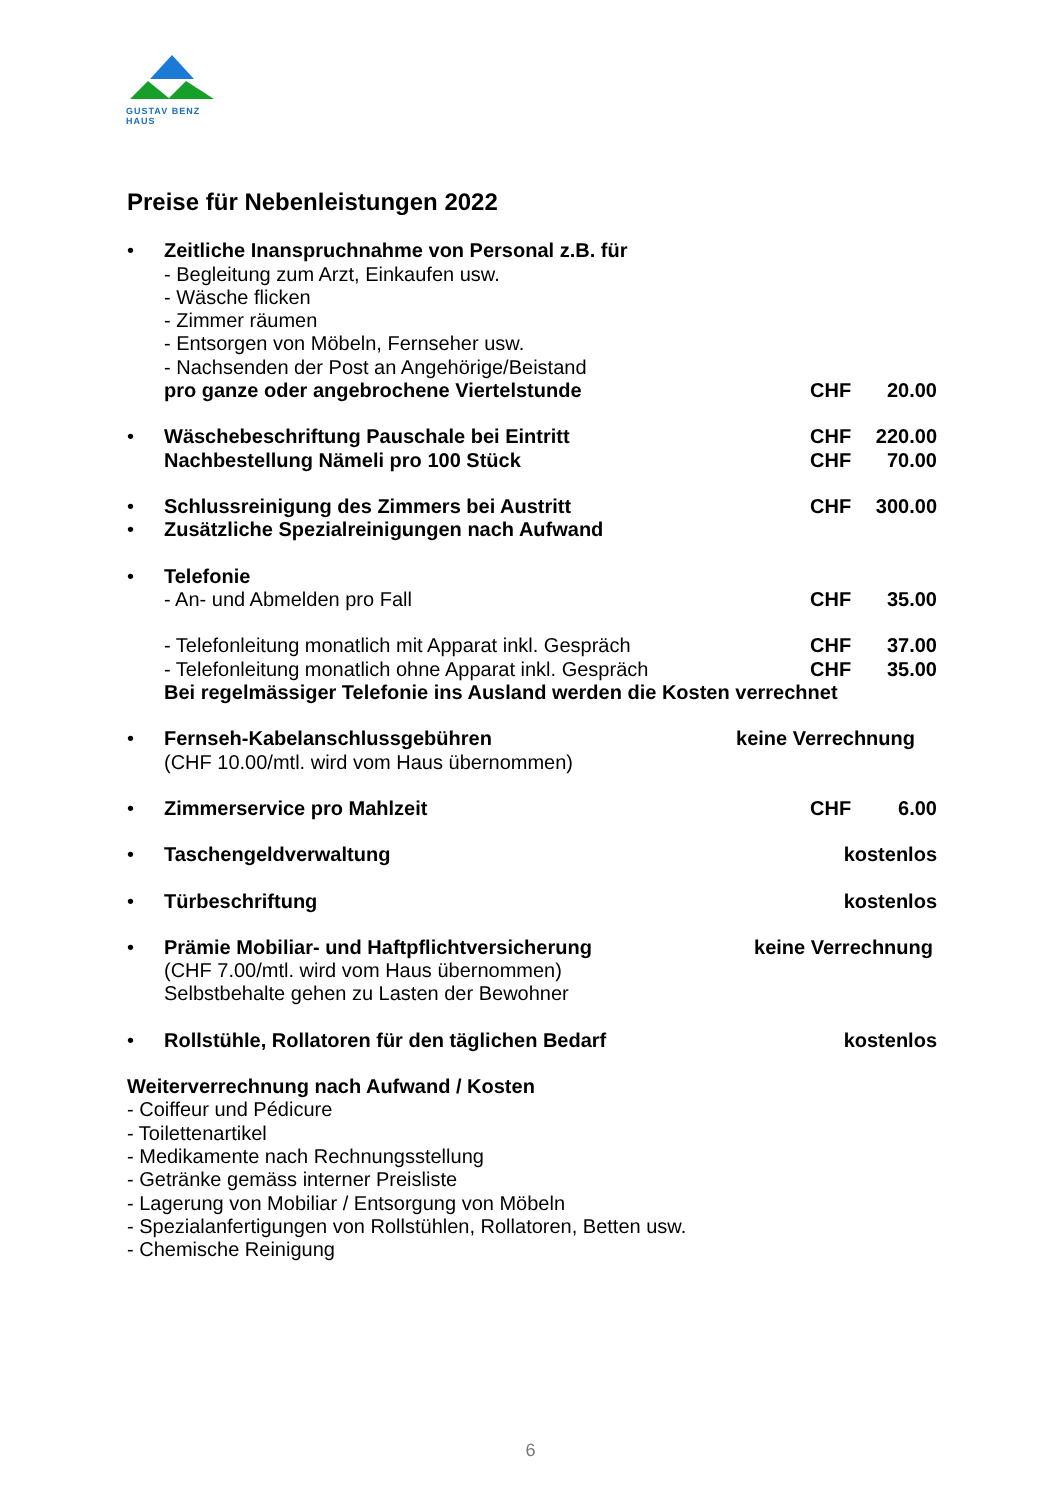GUSTAV BENZ HAUS
Preise für Nebenleistungen 2022
• Zeitliche Inanspruchnahme von Personal z.B. für
- Begleitung zum Arzt, Einkaufen usw.
- Wäsche flicken
- Zimmer räumen
- Entsorgen von Möbeln, Fernseher usw.
- Nachsenden der Post an Angehörige/Beistand
pro ganze oder angebrochene Viertelstunde CHF 20.00
• Wäschebeschriftung Pauschale bei Eintritt CHF 220.00
Nachbestellung Nämeli pro 100 Stück CHF 70.00
• Schlussreinigung des Zimmers bei Austritt CHF 300.00
• Zusätzliche Spezialreinigungen nach Aufwand
• Telefonie
- An- und Abmelden pro Fall CHF 35.00
- Telefonleitung monatlich mit Apparat inkl. Gespräch CHF 37.00
- Telefonleitung monatlich ohne Apparat inkl. Gespräch CHF 35.00
Bei regelmässiger Telefonie ins Ausland werden die Kosten verrechnet
• Fernseh-Kabelanschlussgebühren keine Verrechnung
(CHF 10.00/mtl. wird vom Haus übernommen)
• Zimmerservice pro Mahlzeit CHF 6.00
• Taschengeldverwaltung kostenlos
• Türbeschriftung kostenlos
• Prämie Mobiliar- und Haftpflichtversicherung keine Verrechnung
(CHF 7.00/mtl. wird vom Haus übernommen)
Selbstbehalte gehen zu Lasten der Bewohner
• Rollstühle, Rollatoren für den täglichen Bedarf kostenlos
Weiterverrechnung nach Aufwand / Kosten
- Coiffeur und Pédicure
- Toilettenartikel
- Medikamente nach Rechnungsstellung
- Getränke gemäss interner Preisliste
- Lagerung von Mobiliar / Entsorgung von Möbeln
- Spezialanfertigungen von Rollstühlen, Rollatoren, Betten usw.
- Chemische Reinigung
6